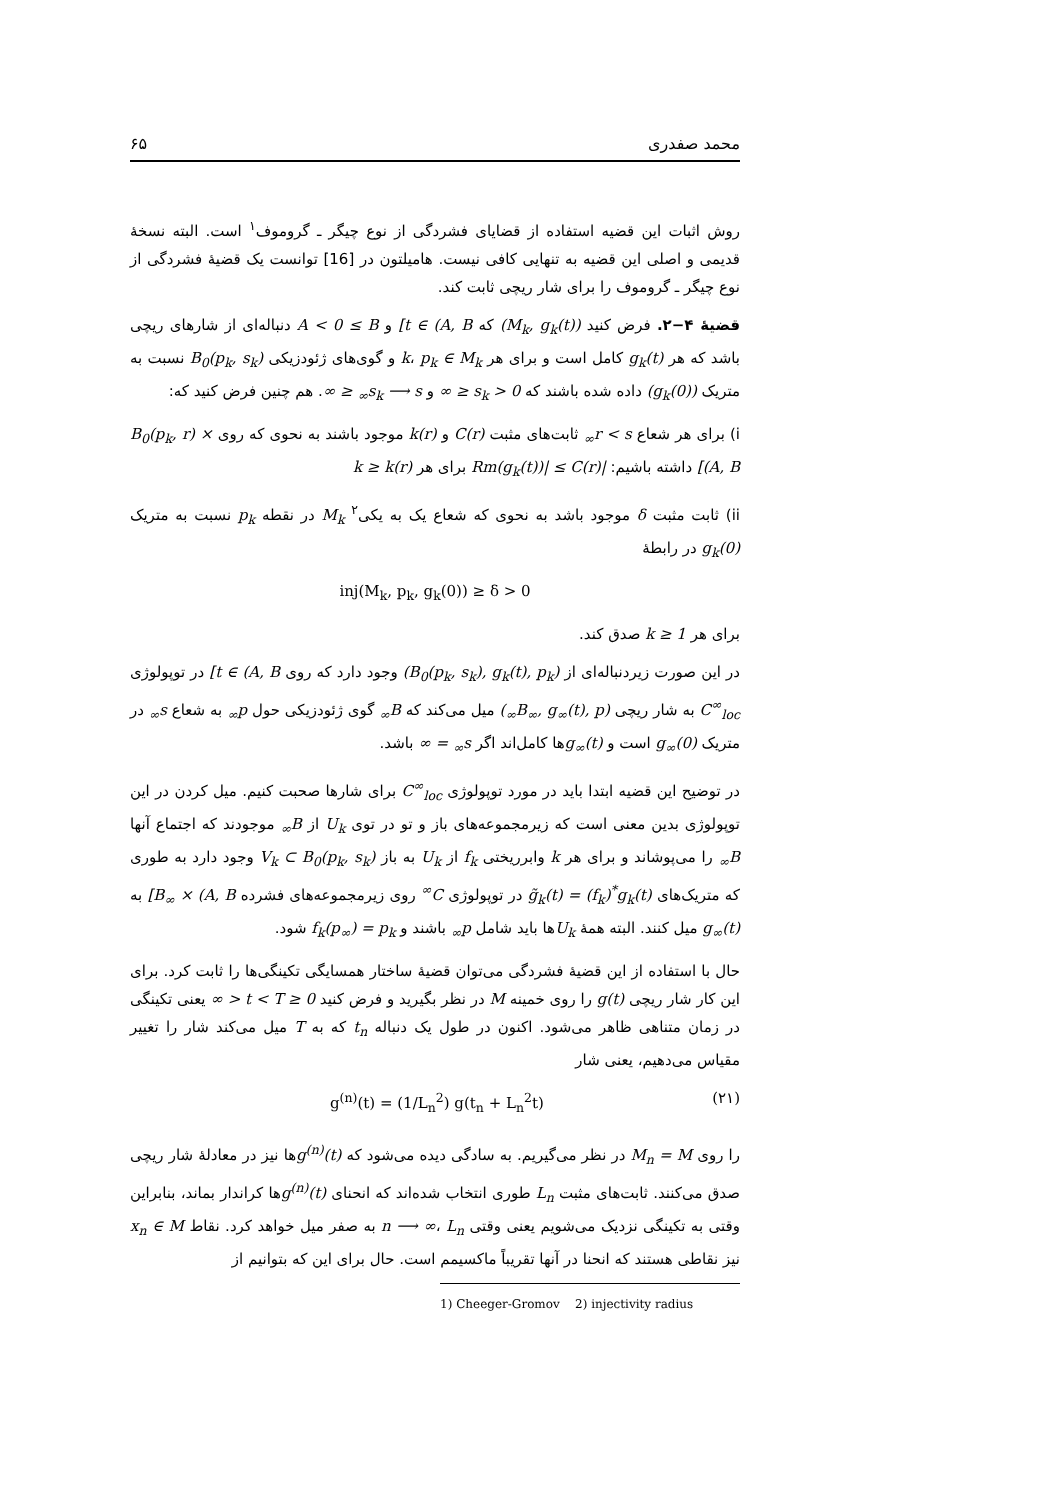محمد صفدری ۶۵
روش اثبات این قضیه استفاده از قضایای فشردگی از نوع چیگر ـ گروموف<sup>۱</sup> است. البته نسخهٔ قدیمی و اصلی این قضیه به تنهایی کافی نیست. هامیلتون در [16] توانست یک قضیهٔ فشردگی از نوع چیگر ـ گروموف را برای شار ریچی ثابت کند.
قضیهٔ ۴−۲. فرض کنید (M<sub>k</sub>, g<sub>k</sub>(t)) که t ∈ (A, B] و A < 0 ≤ B دنباله‌ای از شارهای ریچی باشد که هر g<sub>k</sub>(t) کامل است و برای هر k، p<sub>k</sub> ∈ M<sub>k</sub> و گوی‌های ژئودزیکی B<sub>0</sub>(p<sub>k</sub>, s<sub>k</sub>) نسبت به متریک (g<sub>k</sub>(0)) داده شده باشند که 0 < s<sub>k</sub> ≤ ∞ و s<sub>k</sub> ⟶ s<sub>∞</sub> ≤ ∞. هم چنین فرض کنید که:
i) برای هر شعاع r < s<sub>∞</sub> ثابت‌های مثبت C(r) و k(r) موجود باشند به نحوی که روی B<sub>0</sub>(p<sub>k</sub>, r) × (A, B] داشته باشیم: |Rm(g<sub>k</sub>(t))| ≤ C(r) برای هر k ≥ k(r)
ii) ثابت مثبت δ موجود باشد به نحوی که شعاع یک به یکی<sup>۲</sup> M<sub>k</sub> در نقطه p<sub>k</sub> نسبت به متریک g<sub>k</sub>(0) در رابطهٔ
inj(M<sub>k</sub>, p<sub>k</sub>, g<sub>k</sub>(0)) ≥ δ > 0
برای هر k ≥ 1 صدق کند.
در این صورت زیردنباله‌ای از (B<sub>0</sub>(p<sub>k</sub>, s<sub>k</sub>), g<sub>k</sub>(t), p<sub>k</sub>) وجود دارد که روی t ∈ (A, B] در توپولوژی C<sup>∞</sup><sub>loc</sub> به شار ریچی (B<sub>∞</sub>, g<sub>∞</sub>(t), p<sub>∞</sub>) میل می‌کند که B<sub>∞</sub> گوی ژئودزیکی حول p<sub>∞</sub> به شعاع s<sub>∞</sub> در متریک g<sub>∞</sub>(0) است و g<sub>∞</sub>(t) ها کامل‌اند اگر s<sub>∞</sub> = ∞ باشد.
در توضیح این قضیه ابتدا باید در مورد توپولوژی C<sup>∞</sup><sub>loc</sub> برای شارها صحبت کنیم. میل کردن در این توپولوژی بدین معنی است که زیرمجموعه‌های باز و تو در توی U<sub>k</sub> از B<sub>∞</sub> موجودند که اجتماع آنها B<sub>∞</sub> را می‌پوشاند و برای هر k وابرریختی f<sub>k</sub> از U<sub>k</sub> به باز V<sub>k</sub> ⊂ B<sub>0</sub>(p<sub>k</sub>, s<sub>k</sub>) وجود دارد به طوری که متریک‌های g̃<sub>k</sub>(t) = (f<sub>k</sub>)<sup>*</sup>g<sub>k</sub>(t) در توپولوژی C<sup>∞</sup> روی زیرمجموعه‌های فشرده B<sub>∞</sub> × (A, B] به g<sub>∞</sub>(t) میل کنند. البته همهٔ U<sub>k</sub>ها باید شامل p<sub>∞</sub> باشند و f<sub>k</sub>(p<sub>∞</sub>) = p<sub>k</sub> شود.
حال با استفاده از این قضیهٔ فشردگی می‌توان قضیهٔ ساختار همسایگی تکینگی‌ها را ثابت کرد. برای این کار شار ریچی g(t) را روی خمینه M در نظر بگیرید و فرض کنید 0 ≤ t < T < ∞ یعنی تکینگی در زمان متناهی ظاهر می‌شود. اکنون در طول یک دنباله t<sub>n</sub> که به T میل می‌کند شار را تغییر مقیاس می‌دهیم، یعنی شار
g<sup>(n)</sup>(t) = (1/L<sub>n</sub><sup>2</sup>) g(t<sub>n</sub> + L<sub>n</sub><sup>2</sup>t) (۲۱)
را روی M<sub>n</sub> = M در نظر می‌گیریم. به سادگی دیده می‌شود که g<sup>(n)</sup>(t) ها نیز در معادلهٔ شار ریچی صدق می‌کنند. ثابت‌های مثبت L<sub>n</sub> طوری انتخاب شده‌اند که انحنای g<sup>(n)</sup>(t) ها کراندار بماند، بنابراین وقتی به تکینگی نزدیک می‌شویم یعنی وقتی n ⟶ ∞، L<sub>n</sub> به صفر میل خواهد کرد. نقاط x<sub>n</sub> ∈ M نیز نقاطی هستند که انحنا در آنها تقریباً ماکسیمم است. حال برای این که بتوانیم از
1) Cheeger-Gromov 2) injectivity radius